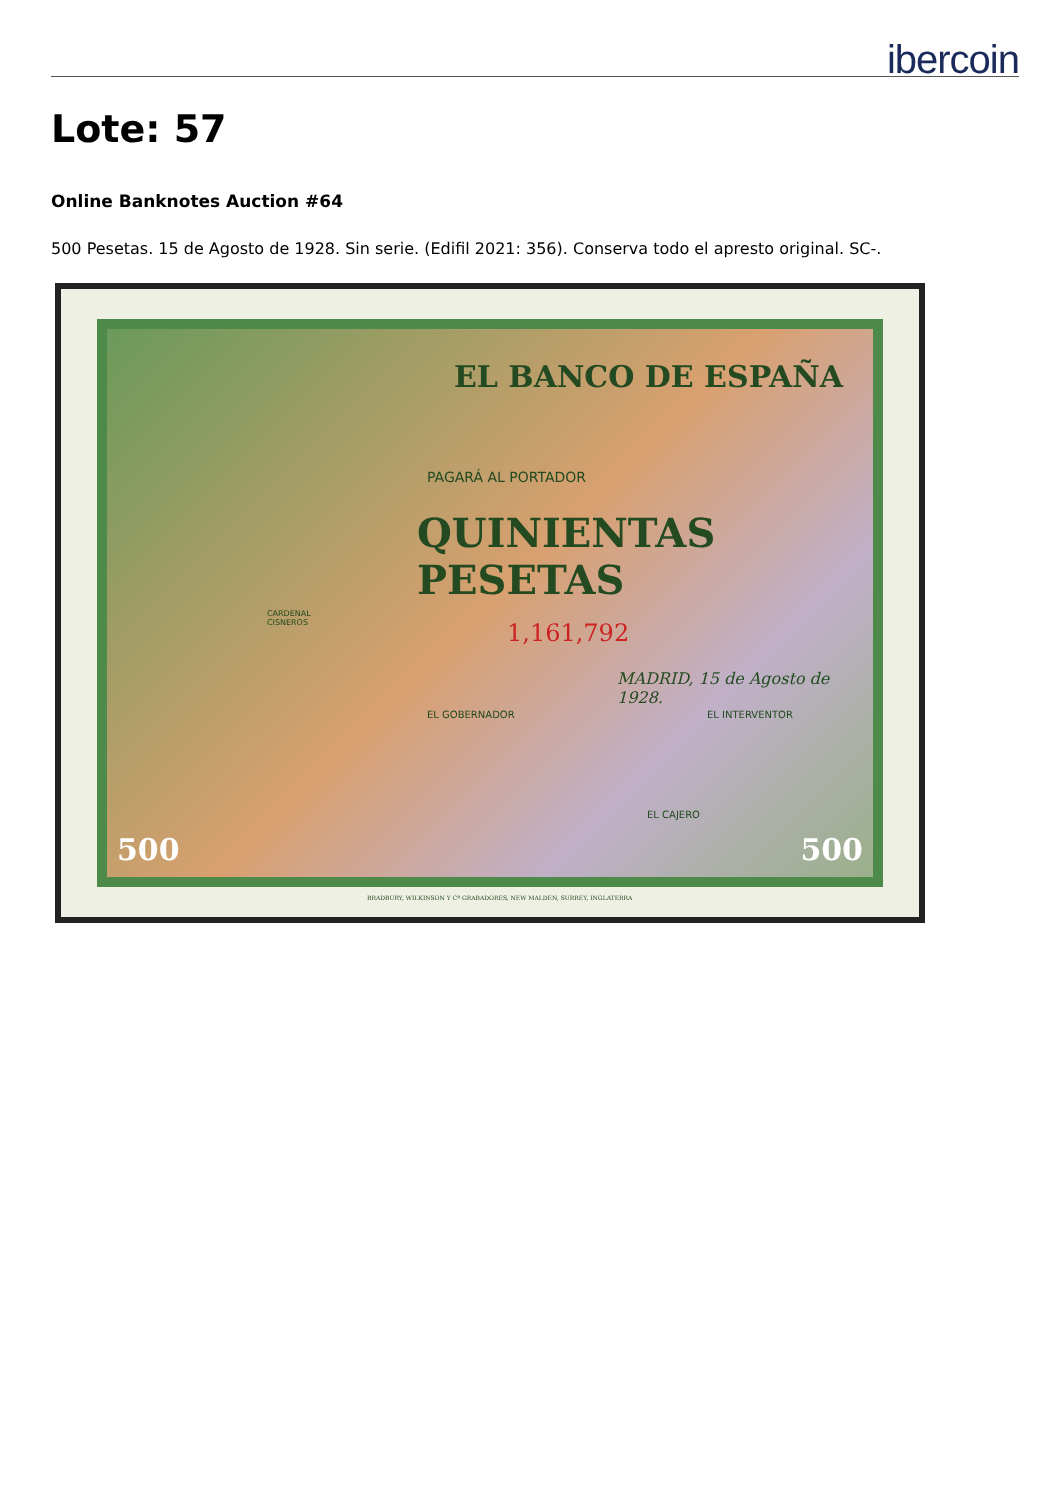ibercoin
Lote: 57
Online Banknotes Auction #64
500 Pesetas. 15 de Agosto de 1928. Sin serie. (Edifil 2021: 356). Conserva todo el apresto original. SC-.
EL BANCO DE ESPAÑA
PAGARÁ AL PORTADOR
QUINIENTAS
PESETAS
1,161,792
MADRID, 15 de Agosto de 1928.
CARDENAL
CISNEROS
EL GOBERNADOR EL INTERVENTOR
EL CAJERO
500 500
BRADBURY, WILKINSON Y Cª GRABADORES, NEW MALDEN, SURREY, INGLATERRA